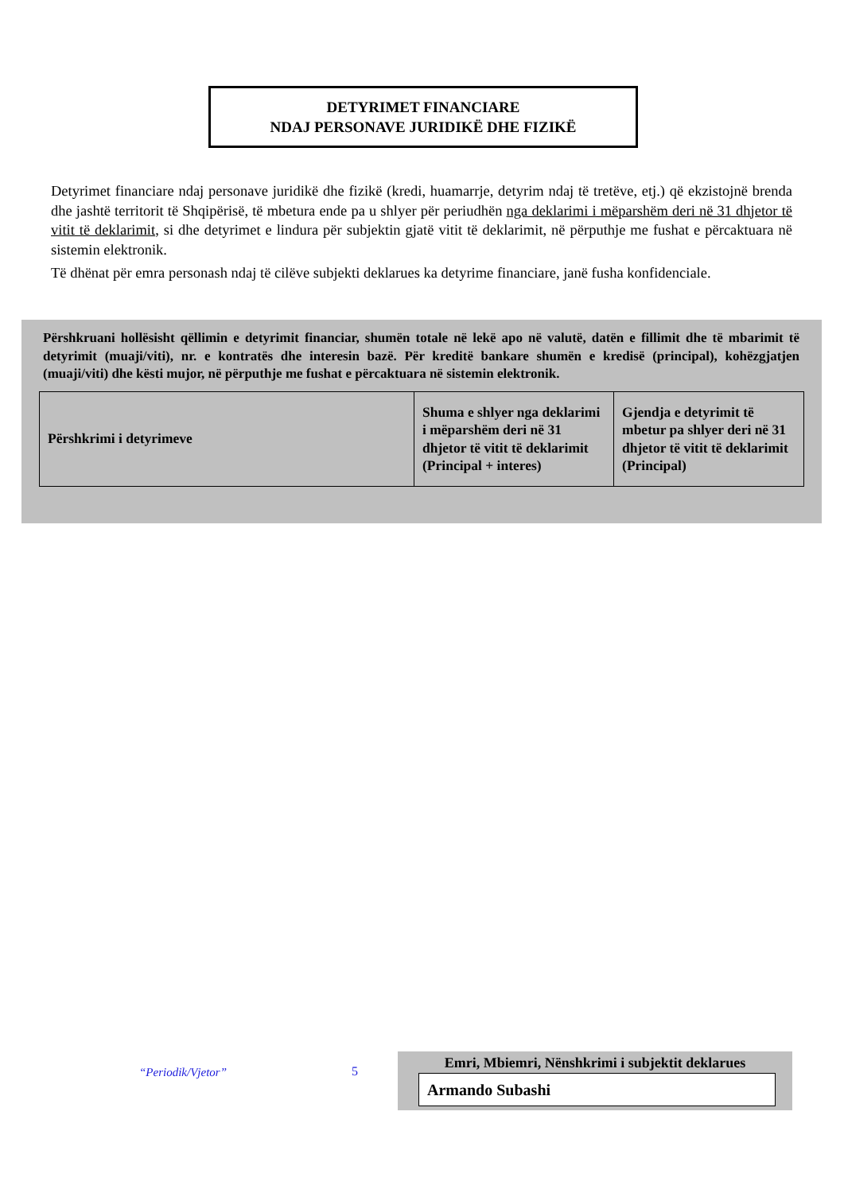DETYRIMET FINANCIARE
NDAJ PERSONAVE JURIDIKË DHE FIZIKË
Detyrimet financiare ndaj personave juridikë dhe fizikë (kredi, huamarrje, detyrim ndaj të tretëve, etj.) që ekzistojnë brenda dhe jashtë territorit të Shqipërisë, të mbetura ende pa u shlyer për periudhën nga deklarimi i mëparshëm deri në 31 dhjetor të vitit të deklarimit, si dhe detyrimet e lindura për subjektin gjatë vitit të deklarimit, në përputhje me fushat e përcaktuara në sistemin elektronik.
Të dhënat për emra personash ndaj të cilëve subjekti deklarues ka detyrime financiare, janë fusha konfidenciale.
Përshkruani hollësisht qëllimin e detyrimit financiar, shumën totale në lekë apo në valutë, datën e fillimit dhe të mbarimit të detyrimit (muaji/viti), nr. e kontratës dhe interesin bazë. Për kreditë bankare shumën e kredisë (principal), kohëzgjatjen (muaji/viti) dhe kësti mujor, në përputhje me fushat e përcaktuara në sistemin elektronik.
| Përshkrimi i detyrimeve | Shuma e shlyer nga deklarimi i mëparshëm deri në 31 dhjetor të vitit të deklarimit (Principal + interes) | Gjendja e detyrimit të mbetur pa shlyer deri në 31 dhjetor të vitit të deklarimit (Principal) |
| --- | --- | --- |
“Periodik/Vjetor” 5
Emri, Mbiemri, Nënshkrimi i subjektit deklarues
Armando Subashi